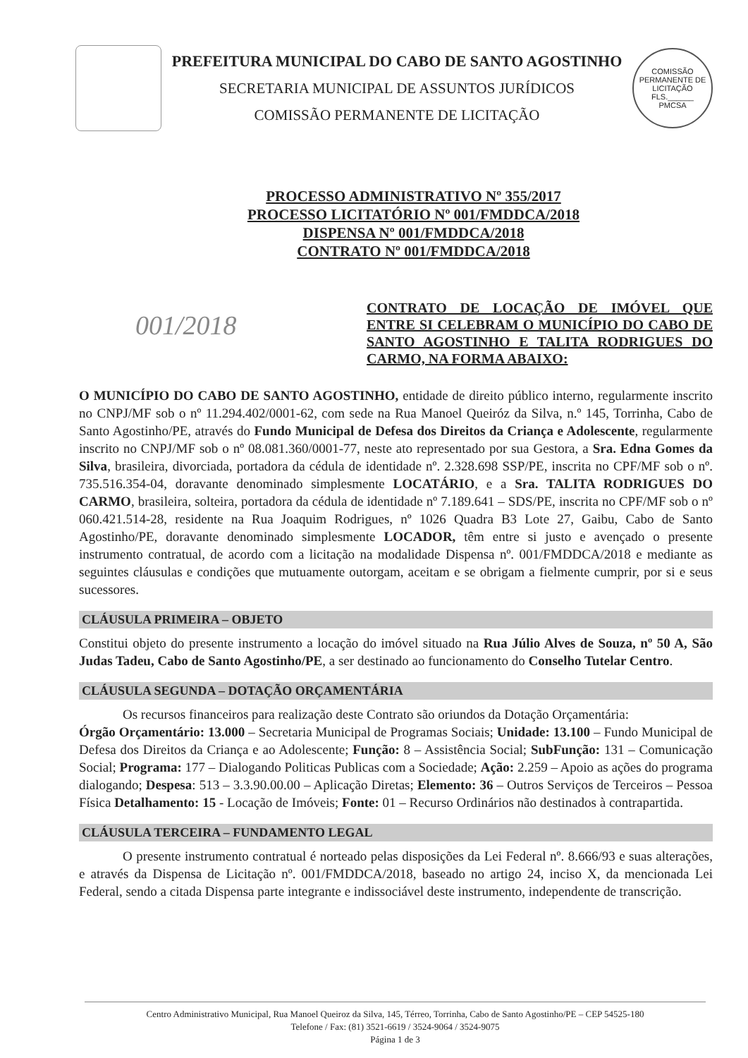PREFEITURA MUNICIPAL DO CABO DE SANTO AGOSTINHO
SECRETARIA MUNICIPAL DE ASSUNTOS JURÍDICOS
COMISSÃO PERMANENTE DE LICITAÇÃO
COMISSÃO PERMANENTE DE LICITAÇÃO
FLS.______
PMCSA
PROCESSO ADMINISTRATIVO Nº 355/2017
PROCESSO LICITATÓRIO Nº 001/FMDDCA/2018
DISPENSA Nº 001/FMDDCA/2018
CONTRATO Nº 001/FMDDCA/2018
001/2018
CONTRATO DE LOCAÇÃO DE IMÓVEL QUE ENTRE SI CELEBRAM O MUNICÍPIO DO CABO DE SANTO AGOSTINHO E TALITA RODRIGUES DO CARMO, NA FORMA ABAIXO:
O MUNICÍPIO DO CABO DE SANTO AGOSTINHO, entidade de direito público interno, regularmente inscrito no CNPJ/MF sob o nº 11.294.402/0001-62, com sede na Rua Manoel Queiróz da Silva, n.º 145, Torrinha, Cabo de Santo Agostinho/PE, através do Fundo Municipal de Defesa dos Direitos da Criança e Adolescente, regularmente inscrito no CNPJ/MF sob o nº 08.081.360/0001-77, neste ato representado por sua Gestora, a Sra. Edna Gomes da Silva, brasileira, divorciada, portadora da cédula de identidade nº. 2.328.698 SSP/PE, inscrita no CPF/MF sob o nº. 735.516.354-04, doravante denominado simplesmente LOCATÁRIO, e a Sra. TALITA RODRIGUES DO CARMO, brasileira, solteira, portadora da cédula de identidade nº 7.189.641 – SDS/PE, inscrita no CPF/MF sob o nº 060.421.514-28, residente na Rua Joaquim Rodrigues, nº 1026 Quadra B3 Lote 27, Gaibu, Cabo de Santo Agostinho/PE, doravante denominado simplesmente LOCADOR, têm entre si justo e avençado o presente instrumento contratual, de acordo com a licitação na modalidade Dispensa nº. 001/FMDDCA/2018 e mediante as seguintes cláusulas e condições que mutuamente outorgam, aceitam e se obrigam a fielmente cumprir, por si e seus sucessores.
CLÁUSULA PRIMEIRA – OBJETO
Constitui objeto do presente instrumento a locação do imóvel situado na Rua Júlio Alves de Souza, nº 50 A, São Judas Tadeu, Cabo de Santo Agostinho/PE, a ser destinado ao funcionamento do Conselho Tutelar Centro.
CLÁUSULA SEGUNDA – DOTAÇÃO ORÇAMENTÁRIA
Os recursos financeiros para realização deste Contrato são oriundos da Dotação Orçamentária:
Órgão Orçamentário: 13.000 – Secretaria Municipal de Programas Sociais; Unidade: 13.100 – Fundo Municipal de Defesa dos Direitos da Criança e ao Adolescente; Função: 8 – Assistência Social; SubFunção: 131 – Comunicação Social; Programa: 177 – Dialogando Politicas Publicas com a Sociedade; Ação: 2.259 – Apoio as ações do programa dialogando; Despesa: 513 – 3.3.90.00.00 – Aplicação Diretas; Elemento: 36 – Outros Serviços de Terceiros – Pessoa Física Detalhamento: 15 - Locação de Imóveis; Fonte: 01 – Recurso Ordinários não destinados à contrapartida.
CLÁUSULA TERCEIRA – FUNDAMENTO LEGAL
O presente instrumento contratual é norteado pelas disposições da Lei Federal nº. 8.666/93 e suas alterações, e através da Dispensa de Licitação nº. 001/FMDDCA/2018, baseado no artigo 24, inciso X, da mencionada Lei Federal, sendo a citada Dispensa parte integrante e indissociável deste instrumento, independente de transcrição.
Centro Administrativo Municipal, Rua Manoel Queiroz da Silva, 145, Térreo, Torrinha, Cabo de Santo Agostinho/PE – CEP 54525-180
Telefone / Fax: (81) 3521-6619 / 3524-9064 / 3524-9075
Página 1 de 3